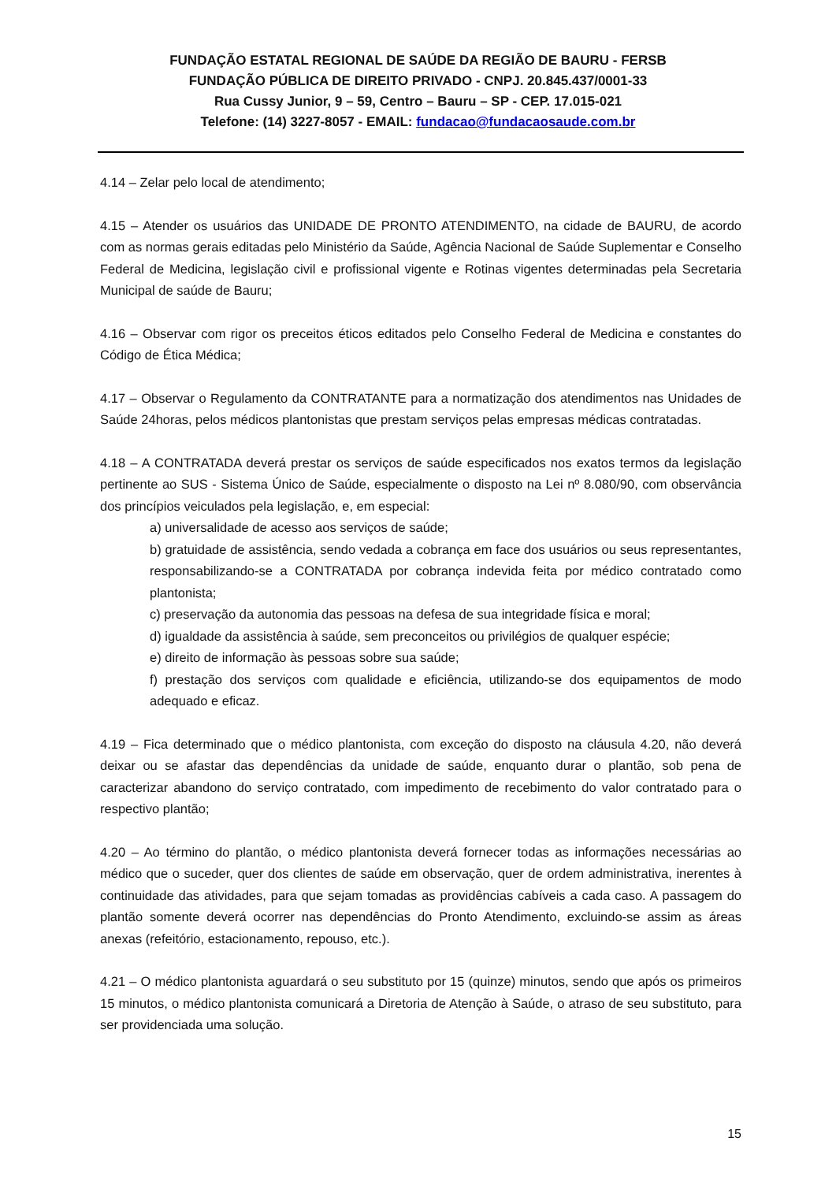FUNDAÇÃO ESTATAL REGIONAL DE SAÚDE DA REGIÃO DE BAURU - FERSB
FUNDAÇÃO PÚBLICA DE DIREITO PRIVADO - CNPJ. 20.845.437/0001-33
Rua Cussy Junior, 9 – 59, Centro – Bauru – SP - CEP. 17.015-021
Telefone: (14) 3227-8057 - EMAIL: fundacao@fundacaosaude.com.br
4.14 – Zelar pelo local de atendimento;
4.15 – Atender os usuários das UNIDADE DE PRONTO ATENDIMENTO, na cidade de BAURU, de acordo com as normas gerais editadas pelo Ministério da Saúde, Agência Nacional de Saúde Suplementar e Conselho Federal de Medicina, legislação civil e profissional vigente e Rotinas vigentes determinadas pela Secretaria Municipal de saúde de Bauru;
4.16 – Observar com rigor os preceitos éticos editados pelo Conselho Federal de Medicina e constantes do Código de Ética Médica;
4.17 – Observar o Regulamento da CONTRATANTE para a normatização dos atendimentos nas Unidades de Saúde 24horas, pelos médicos plantonistas que prestam serviços pelas empresas médicas contratadas.
4.18 – A CONTRATADA deverá prestar os serviços de saúde especificados nos exatos termos da legislação pertinente ao SUS - Sistema Único de Saúde, especialmente o disposto na Lei nº 8.080/90, com observância dos princípios veiculados pela legislação, e, em especial:
a) universalidade de acesso aos serviços de saúde;
b) gratuidade de assistência, sendo vedada a cobrança em face dos usuários ou seus representantes, responsabilizando-se a CONTRATADA por cobrança indevida feita por médico contratado como plantonista;
c) preservação da autonomia das pessoas na defesa de sua integridade física e moral;
d) igualdade da assistência à saúde, sem preconceitos ou privilégios de qualquer espécie;
e) direito de informação às pessoas sobre sua saúde;
f) prestação dos serviços com qualidade e eficiência, utilizando-se dos equipamentos de modo adequado e eficaz.
4.19 – Fica determinado que o médico plantonista, com exceção do disposto na cláusula 4.20, não deverá deixar ou se afastar das dependências da unidade de saúde, enquanto durar o plantão, sob pena de caracterizar abandono do serviço contratado, com impedimento de recebimento do valor contratado para o respectivo plantão;
4.20 – Ao término do plantão, o médico plantonista deverá fornecer todas as informações necessárias ao médico que o suceder, quer dos clientes de saúde em observação, quer de ordem administrativa, inerentes à continuidade das atividades, para que sejam tomadas as providências cabíveis a cada caso. A passagem do plantão somente deverá ocorrer nas dependências do Pronto Atendimento, excluindo-se assim as áreas anexas (refeitório, estacionamento, repouso, etc.).
4.21 – O médico plantonista aguardará o seu substituto por 15 (quinze) minutos, sendo que após os primeiros 15 minutos, o médico plantonista comunicará a Diretoria de Atenção à Saúde, o atraso de seu substituto, para ser providenciada uma solução.
15